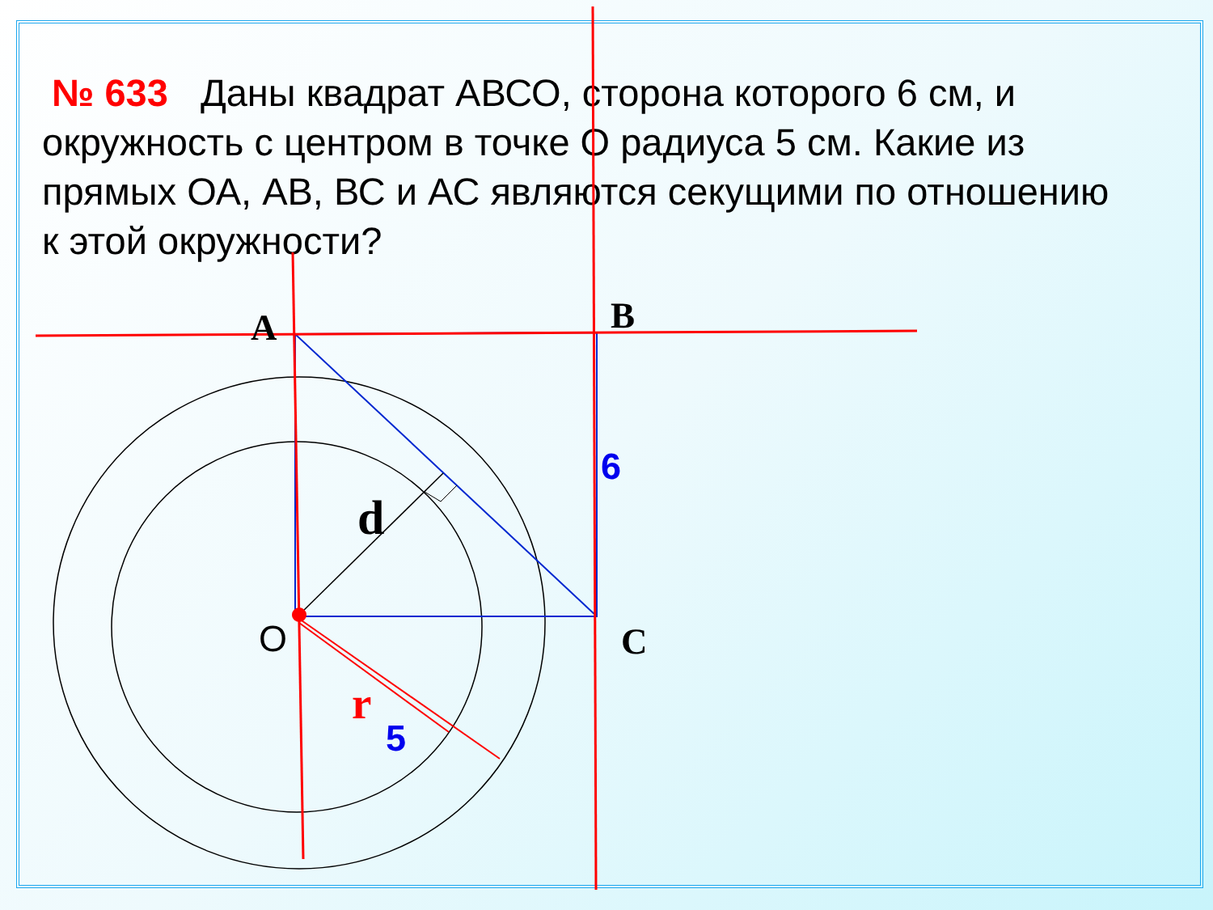№ 633 Даны квадрат АВСО, сторона которого 6 см, и окружность с центром в точке О радиуса 5 см. Какие из прямых ОА, АВ, ВС и АС являются секущими по отношению к этой окружности?
A
B
C
O
d
6
r
5